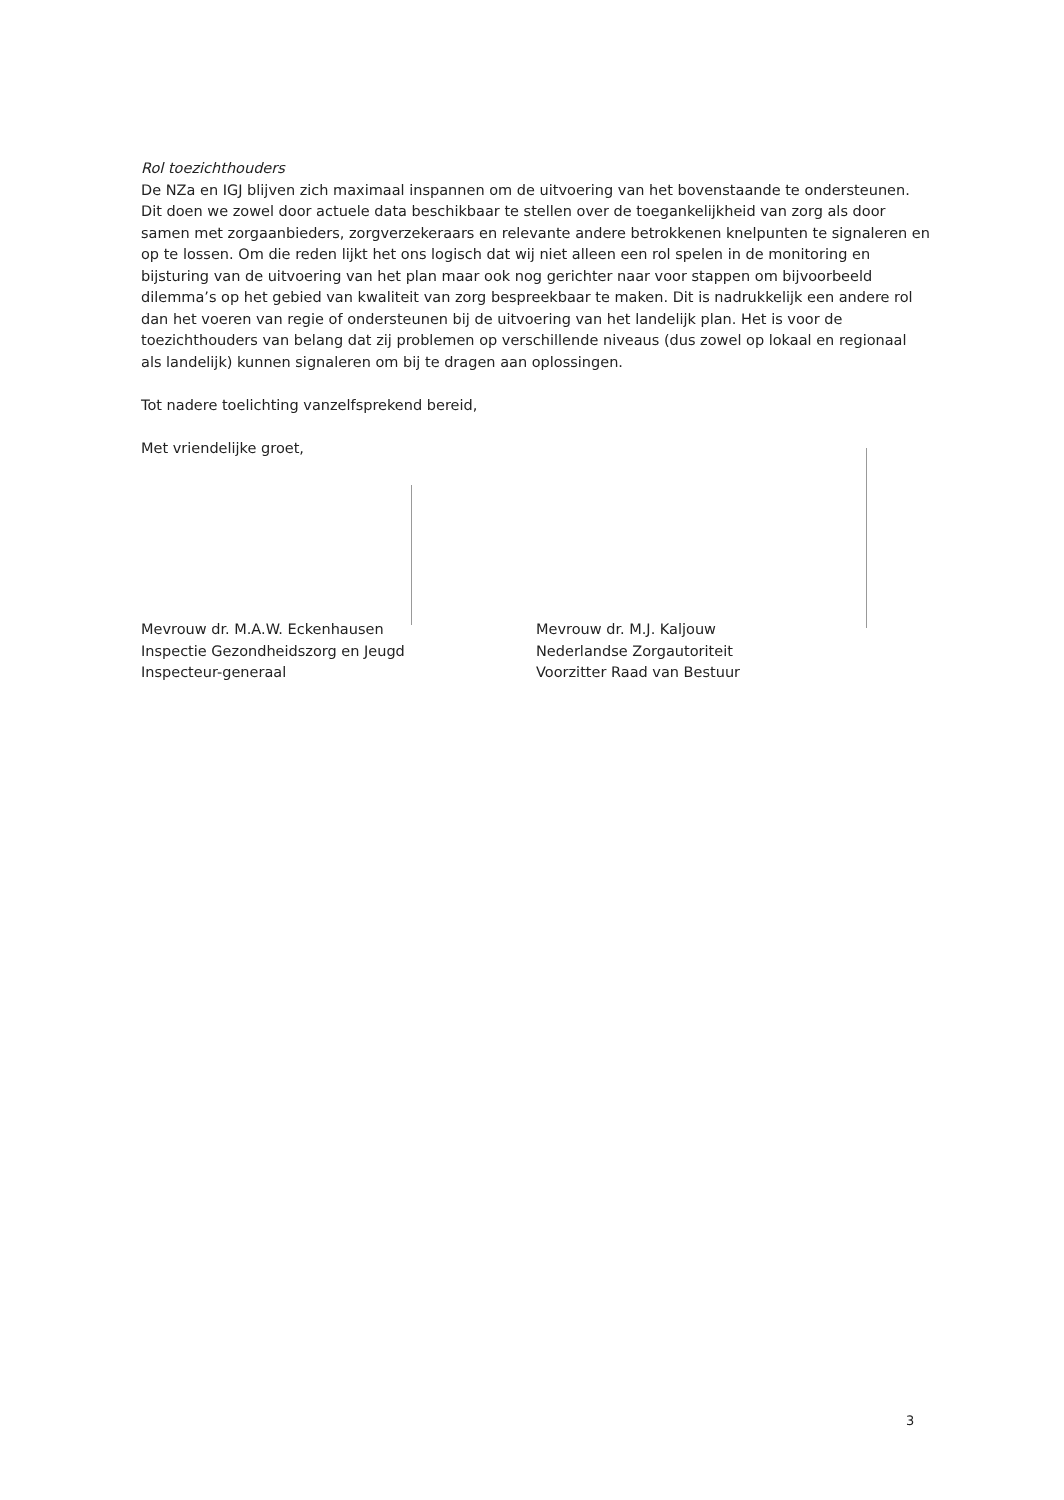Rol toezichthouders
De NZa en IGJ blijven zich maximaal inspannen om de uitvoering van het bovenstaande te ondersteunen. Dit doen we zowel door actuele data beschikbaar te stellen over de toegankelijkheid van zorg als door samen met zorgaanbieders, zorgverzekeraars en relevante andere betrokkenen knelpunten te signaleren en op te lossen. Om die reden lijkt het ons logisch dat wij niet alleen een rol spelen in de monitoring en bijsturing van de uitvoering van het plan maar ook nog gerichter naar voor stappen om bijvoorbeeld dilemma’s op het gebied van kwaliteit van zorg bespreekbaar te maken. Dit is nadrukkelijk een andere rol dan het voeren van regie of ondersteunen bij de uitvoering van het landelijk plan. Het is voor de toezichthouders van belang dat zij problemen op verschillende niveaus (dus zowel op lokaal en regionaal als landelijk) kunnen signaleren om bij te dragen aan oplossingen.
Tot nadere toelichting vanzelfsprekend bereid,
Met vriendelijke groet,
Mevrouw dr. M.A.W. Eckenhausen
Inspectie Gezondheidszorg en Jeugd
Inspecteur-generaal
Mevrouw dr. M.J. Kaljouw
Nederlandse Zorgautoriteit
Voorzitter Raad van Bestuur
3